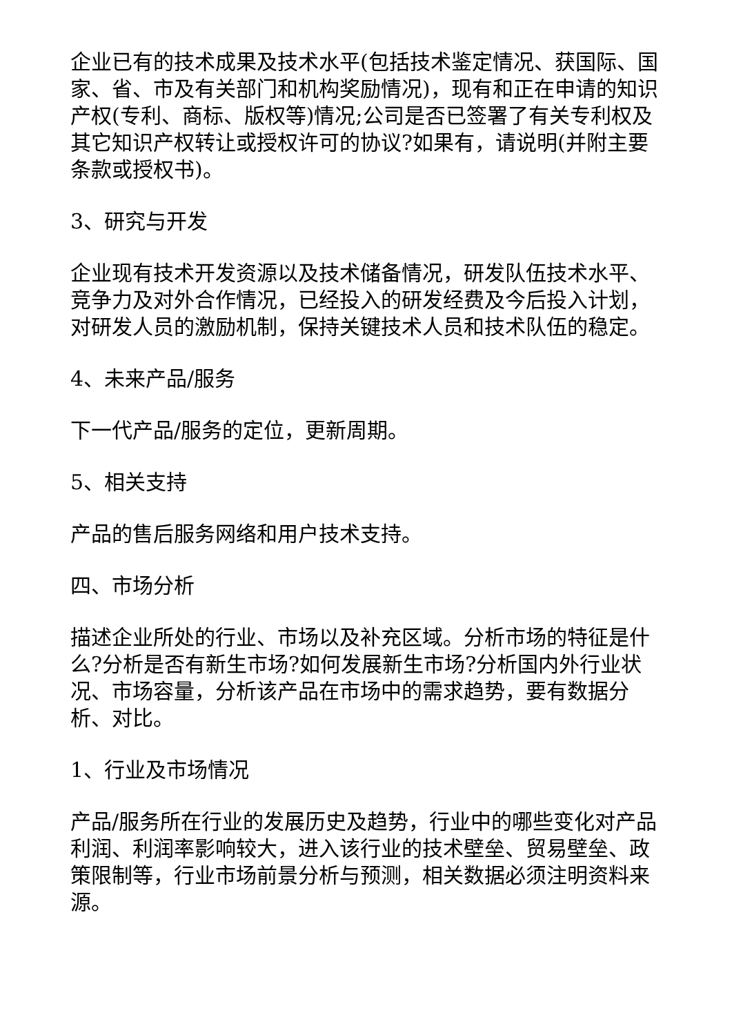企业已有的技术成果及技术水平(包括技术鉴定情况、获国际、国家、省、市及有关部门和机构奖励情况)，现有和正在申请的知识产权(专利、商标、版权等)情况;公司是否已签署了有关专利权及其它知识产权转让或授权许可的协议?如果有，请说明(并附主要条款或授权书)。
3、研究与开发
企业现有技术开发资源以及技术储备情况，研发队伍技术水平、竞争力及对外合作情况，已经投入的研发经费及今后投入计划，对研发人员的激励机制，保持关键技术人员和技术队伍的稳定。
4、未来产品/服务
下一代产品/服务的定位，更新周期。
5、相关支持
产品的售后服务网络和用户技术支持。
四、市场分析
描述企业所处的行业、市场以及补充区域。分析市场的特征是什么?分析是否有新生市场?如何发展新生市场?分析国内外行业状况、市场容量，分析该产品在市场中的需求趋势，要有数据分析、对比。
1、行业及市场情况
产品/服务所在行业的发展历史及趋势，行业中的哪些变化对产品利润、利润率影响较大，进入该行业的技术壁垒、贸易壁垒、政策限制等，行业市场前景分析与预测，相关数据必须注明资料来源。